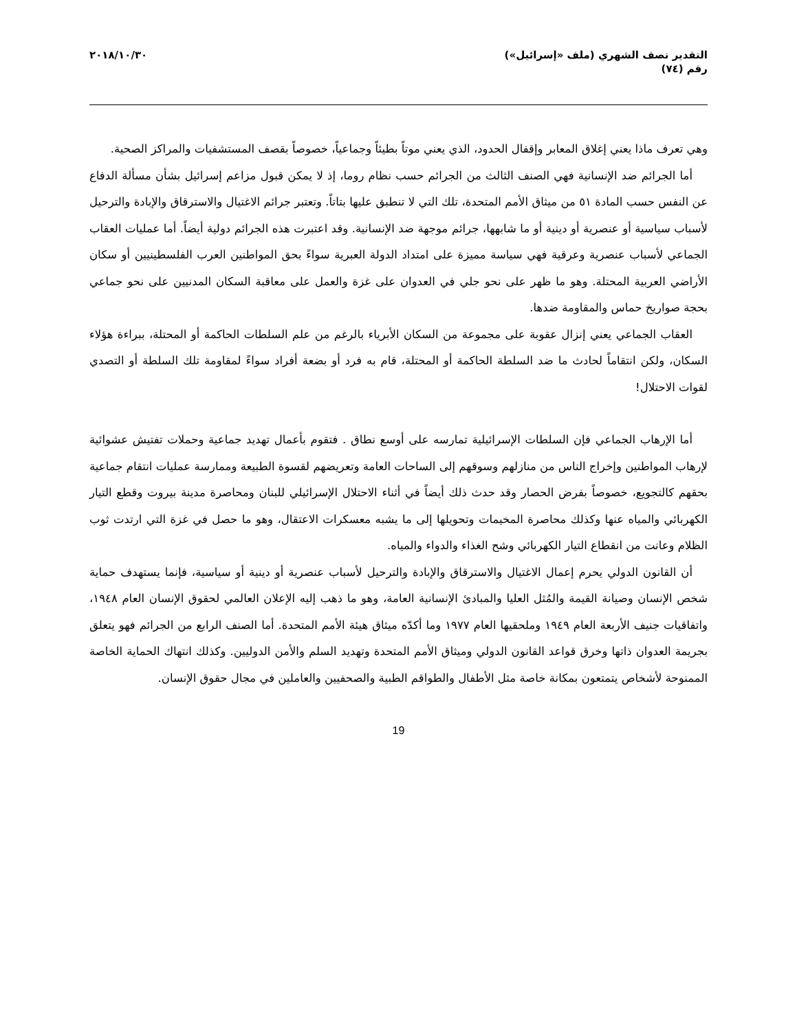التقدير نصف الشهري (ملف «إسرائيل»)
رقم (٧٤)
٢٠١٨/١٠/٣٠
وهي تعرف ماذا يعني إغلاق المعابر وإقفال الحدود، الذي يعني موتاً بطيئاً وجماعياً، خصوصاً بقصف المستشفيات والمراكز الصحية.
أما الجرائم ضد الإنسانية فهي الصنف الثالث من الجرائم حسب نظام روما، إذ لا يمكن قبول مزاعم إسرائيل بشأن مسألة الدفاع عن النفس حسب المادة ٥١ من ميثاق الأمم المتحدة، تلك التي لا تنطبق عليها بتاتاً. وتعتبر جرائم الاغتيال والاسترقاق والإبادة والترحيل لأسباب سياسية أو عنصرية أو دينية أو ما شابهها، جرائم موجهة ضد الإنسانية. وقد اعتبرت هذه الجرائم دولية أيضاً. أما عمليات العقاب الجماعي لأسباب عنصرية وعرقية فهي سياسة مميزة على امتداد الدولة العبرية سواءً بحق المواطنين العرب الفلسطينيين أو سكان الأراضي العربية المحتلة. وهو ما ظهر على نحو جلي في العدوان على غزة والعمل على معاقبة السكان المدنيين على نحو جماعي بحجة صواريخ حماس والمقاومة ضدها.
العقاب الجماعي يعني إنزال عقوبة على مجموعة من السكان الأبرياء بالرغم من علم السلطات الحاكمة أو المحتلة، ببراءة هؤلاء السكان، ولكن انتقاماً لحادث ما ضد السلطة الحاكمة أو المحتلة، قام به فرد أو بضعة أفراد سواءً لمقاومة تلك السلطة أو التصدي لقوات الاحتلال!
أما الإرهاب الجماعي فإن السلطات الإسرائيلية تمارسه على أوسع نطاق . فتقوم بأعمال تهديد جماعية وحملات تفتيش عشوائية لإرهاب المواطنين وإخراج الناس من منازلهم وسوقهم إلى الساحات العامة وتعريضهم لقسوة الطبيعة وممارسة عمليات انتقام جماعية بحقهم كالتجويع، خصوصاً بفرض الحصار وقد حدث ذلك أيضاً في أثناء الاحتلال الإسرائيلي للبنان ومحاصرة مدينة بيروت وقطع التيار الكهربائي والمياه عنها وكذلك محاصرة المخيمات وتحويلها إلى ما يشبه معسكرات الاعتقال، وهو ما حصل في غزة التي ارتدت ثوب الظلام وعانت من انقطاع التيار الكهربائي وشح الغذاء والدواء والمياه.
أن القانون الدولي يحرم إعمال الاغتيال والاسترقاق والإبادة والترحيل لأسباب عنصرية أو دينية أو سياسية، فإنما يستهدف حماية شخص الإنسان وصيانة القيمة والمُثل العليا والمبادئ الإنسانية العامة، وهو ما ذهب إليه الإعلان العالمي لحقوق الإنسان العام ١٩٤٨، واتفاقيات جنيف الأربعة العام ١٩٤٩ وملحقيها العام ١٩٧٧ وما أكدّه ميثاق هيئة الأمم المتحدة. أما الصنف الرابع من الجرائم فهو يتعلق بجريمة العدوان ذاتها وخرق قواعد القانون الدولي وميثاق الأمم المتحدة وتهديد السلم والأمن الدوليين. وكذلك انتهاك الحماية الخاصة الممنوحة لأشخاص يتمتعون بمكانة خاصة مثل الأطفال والطواقم الطبية والصحفيين والعاملين في مجال حقوق الإنسان.
19